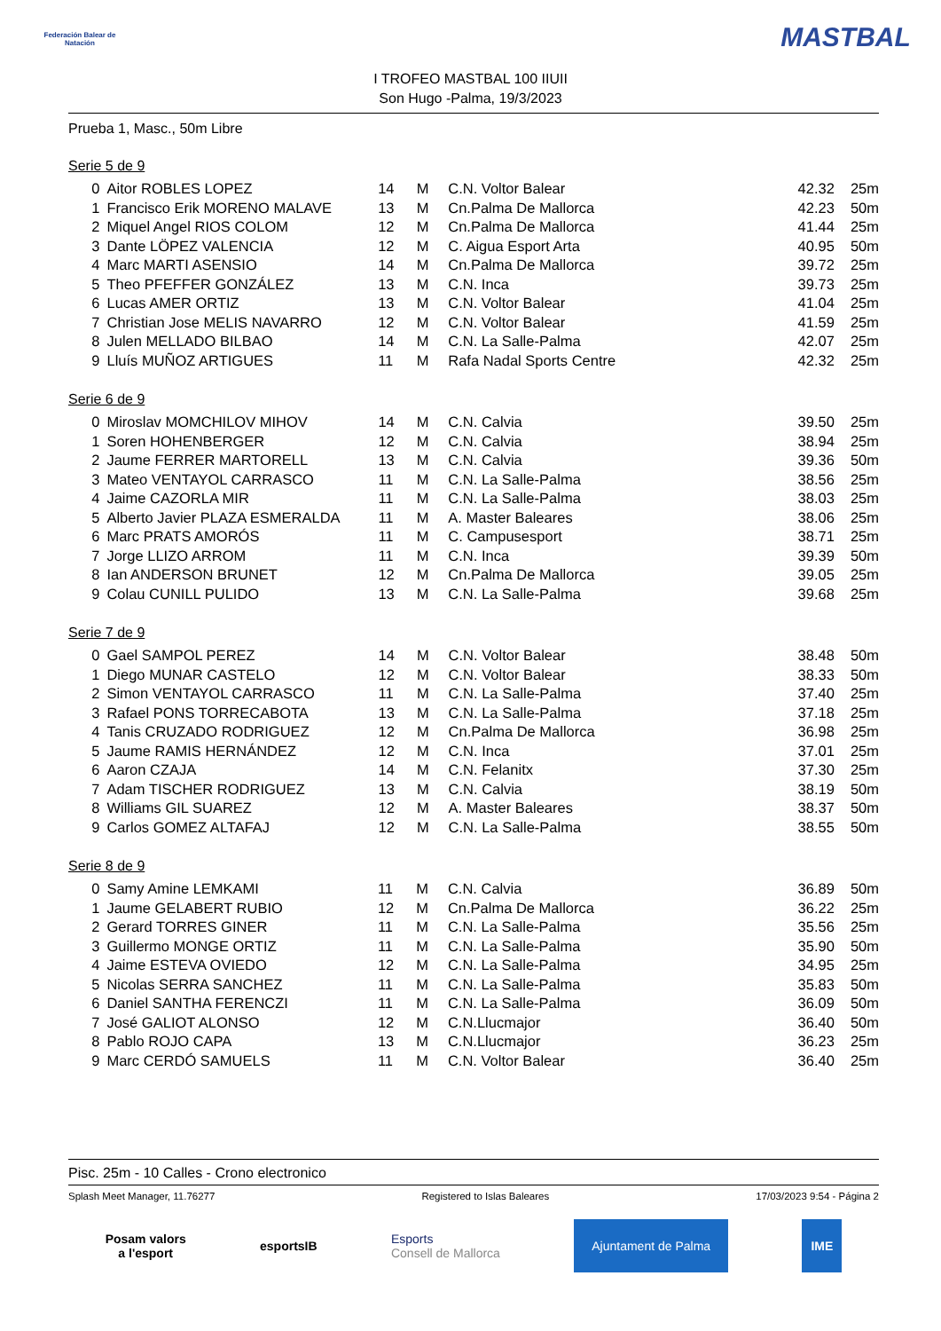Federación Balear de Natación
I TROFEO MASTBAL 100 IIUII
Son Hugo -Palma, 19/3/2023
MASTBAL
Prueba 1, Masc., 50m Libre
Serie 5 de 9
| 0 | Aitor ROBLES LOPEZ | 14 | M | C.N. Voltor Balear | 42.32 | 25m |
| 1 | Francisco Erik MORENO MALAVE | 13 | M | Cn.Palma De Mallorca | 42.23 | 50m |
| 2 | Miquel Angel RIOS COLOM | 12 | M | Cn.Palma De Mallorca | 41.44 | 25m |
| 3 | Dante LÖPEZ VALENCIA | 12 | M | C. Aigua Esport Arta | 40.95 | 50m |
| 4 | Marc MARTI ASENSIO | 14 | M | Cn.Palma De Mallorca | 39.72 | 25m |
| 5 | Theo PFEFFER GONZÁLEZ | 13 | M | C.N. Inca | 39.73 | 25m |
| 6 | Lucas AMER ORTIZ | 13 | M | C.N. Voltor Balear | 41.04 | 25m |
| 7 | Christian Jose MELIS NAVARRO | 12 | M | C.N. Voltor Balear | 41.59 | 25m |
| 8 | Julen MELLADO BILBAO | 14 | M | C.N. La Salle-Palma | 42.07 | 25m |
| 9 | Lluís MUÑOZ ARTIGUES | 11 | M | Rafa Nadal Sports Centre | 42.32 | 25m |
Serie 6 de 9
| 0 | Miroslav MOMCHILOV MIHOV | 14 | M | C.N. Calvia | 39.50 | 25m |
| 1 | Soren HOHENBERGER | 12 | M | C.N. Calvia | 38.94 | 25m |
| 2 | Jaume FERRER MARTORELL | 13 | M | C.N. Calvia | 39.36 | 50m |
| 3 | Mateo VENTAYOL CARRASCO | 11 | M | C.N. La Salle-Palma | 38.56 | 25m |
| 4 | Jaime CAZORLA MIR | 11 | M | C.N. La Salle-Palma | 38.03 | 25m |
| 5 | Alberto Javier PLAZA ESMERALDA | 11 | M | A. Master Baleares | 38.06 | 25m |
| 6 | Marc PRATS AMORÓS | 11 | M | C. Campusesport | 38.71 | 25m |
| 7 | Jorge LLIZO ARROM | 11 | M | C.N. Inca | 39.39 | 50m |
| 8 | Ian ANDERSON BRUNET | 12 | M | Cn.Palma De Mallorca | 39.05 | 25m |
| 9 | Colau CUNILL PULIDO | 13 | M | C.N. La Salle-Palma | 39.68 | 25m |
Serie 7 de 9
| 0 | Gael SAMPOL PEREZ | 14 | M | C.N. Voltor Balear | 38.48 | 50m |
| 1 | Diego MUNAR CASTELO | 12 | M | C.N. Voltor Balear | 38.33 | 50m |
| 2 | Simon VENTAYOL CARRASCO | 11 | M | C.N. La Salle-Palma | 37.40 | 25m |
| 3 | Rafael PONS TORRECABOTA | 13 | M | C.N. La Salle-Palma | 37.18 | 25m |
| 4 | Tanis CRUZADO RODRIGUEZ | 12 | M | Cn.Palma De Mallorca | 36.98 | 25m |
| 5 | Jaume RAMIS HERNÁNDEZ | 12 | M | C.N. Inca | 37.01 | 25m |
| 6 | Aaron CZAJA | 14 | M | C.N. Felanitx | 37.30 | 25m |
| 7 | Adam TISCHER RODRIGUEZ | 13 | M | C.N. Calvia | 38.19 | 50m |
| 8 | Williams GIL SUAREZ | 12 | M | A. Master Baleares | 38.37 | 50m |
| 9 | Carlos GOMEZ ALTAFAJ | 12 | M | C.N. La Salle-Palma | 38.55 | 50m |
Serie 8 de 9
| 0 | Samy Amine LEMKAMI | 11 | M | C.N. Calvia | 36.89 | 50m |
| 1 | Jaume GELABERT RUBIO | 12 | M | Cn.Palma De Mallorca | 36.22 | 25m |
| 2 | Gerard TORRES GINER | 11 | M | C.N. La Salle-Palma | 35.56 | 25m |
| 3 | Guillermo MONGE ORTIZ | 11 | M | C.N. La Salle-Palma | 35.90 | 50m |
| 4 | Jaime ESTEVA OVIEDO | 12 | M | C.N. La Salle-Palma | 34.95 | 25m |
| 5 | Nicolas SERRA SANCHEZ | 11 | M | C.N. La Salle-Palma | 35.83 | 50m |
| 6 | Daniel SANTHA FERENCZI | 11 | M | C.N. La Salle-Palma | 36.09 | 50m |
| 7 | José GALIOT ALONSO | 12 | M | C.N.Llucmajor | 36.40 | 50m |
| 8 | Pablo ROJO CAPA | 13 | M | C.N.Llucmajor | 36.23 | 25m |
| 9 | Marc CERDÓ SAMUELS | 11 | M | C.N. Voltor Balear | 36.40 | 25m |
Pisc. 25m - 10 Calles - Crono electronico
Splash Meet Manager, 11.76277 Registered to Islas Baleares 17/03/2023 9:54 - Página 2
Posam valors
a l'esport
esportsIB
Esports
Consell de Mallorca
Ajuntament de Palma IME